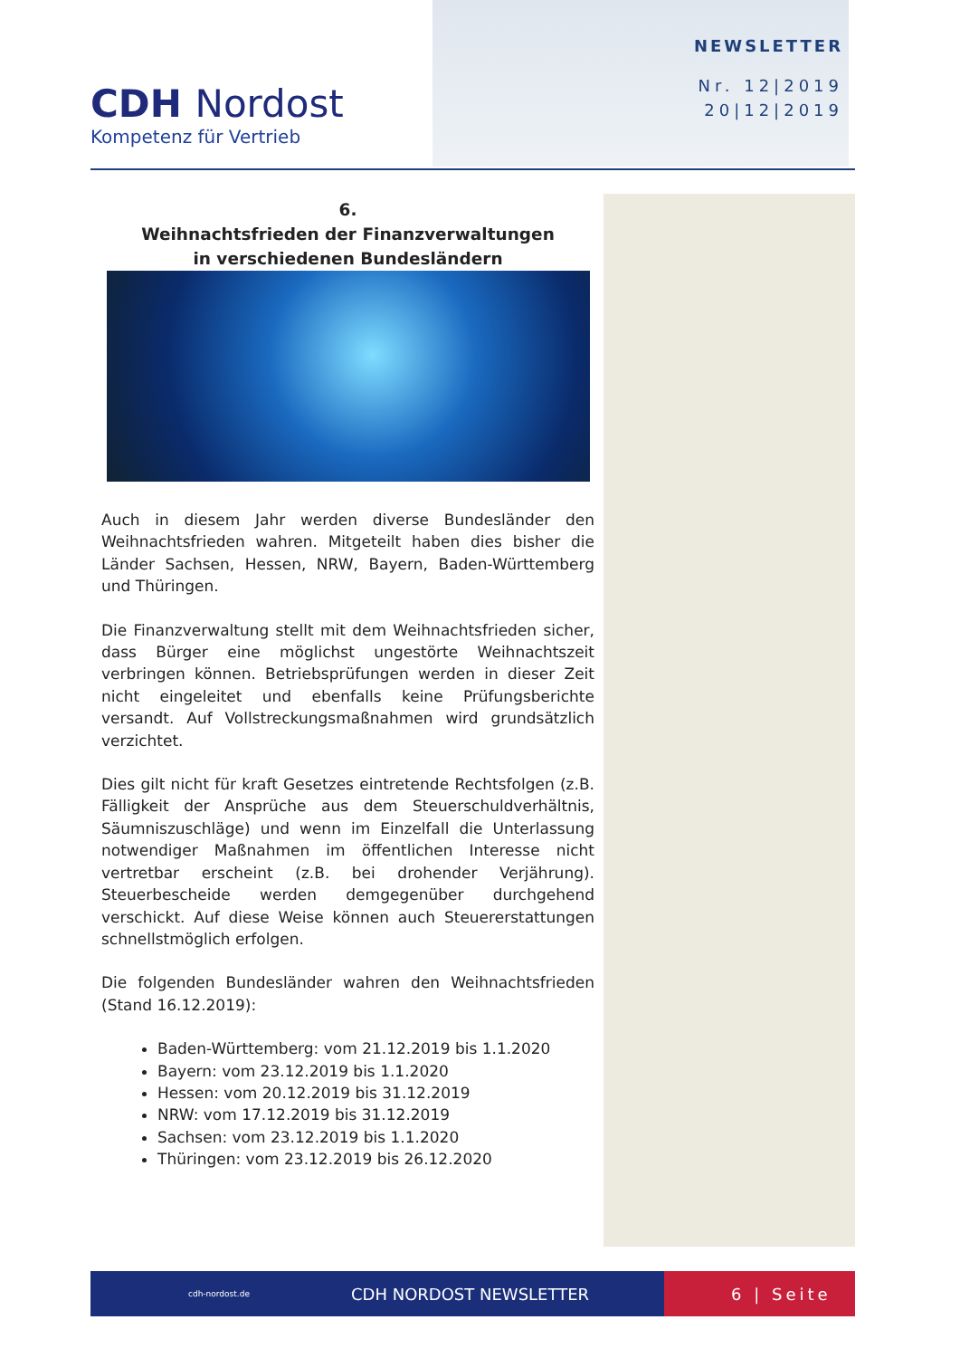CDH Nordost
Kompetenz für Vertrieb
NEWSLETTER
Nr. 12|2019
20|12|2019
6.
Weihnachtsfrieden der Finanzverwaltungen
in verschiedenen Bundesländern
Auch in diesem Jahr werden diverse Bundesländer den Weihnachtsfrieden wahren. Mitgeteilt haben dies bisher die Länder Sachsen, Hessen, NRW, Bayern, Baden-Württemberg und Thüringen.
Die Finanzverwaltung stellt mit dem Weihnachtsfrieden sicher, dass Bürger eine möglichst ungestörte Weihnachtszeit verbringen können. Betriebsprüfungen werden in dieser Zeit nicht eingeleitet und ebenfalls keine Prüfungsberichte versandt. Auf Vollstreckungsmaßnahmen wird grundsätzlich verzichtet.
Dies gilt nicht für kraft Gesetzes eintretende Rechtsfolgen (z.B. Fälligkeit der Ansprüche aus dem Steuerschuldverhältnis, Säumniszuschläge) und wenn im Einzelfall die Unterlassung notwendiger Maßnahmen im öffentlichen Interesse nicht vertretbar erscheint (z.B. bei drohender Verjährung). Steuerbescheide werden demgegenüber durchgehend verschickt. Auf diese Weise können auch Steuererstattungen schnellstmöglich erfolgen.
Die folgenden Bundesländer wahren den Weihnachtsfrieden (Stand 16.12.2019):
Baden-Württemberg: vom 21.12.2019 bis 1.1.2020
Bayern: vom 23.12.2019 bis 1.1.2020
Hessen: vom 20.12.2019 bis 31.12.2019
NRW: vom 17.12.2019 bis 31.12.2019
Sachsen: vom 23.12.2019 bis 1.1.2020
Thüringen: vom 23.12.2019 bis 26.12.2020
cdh-nordost.de CDH NORDOST NEWSLETTER 6 | Seite